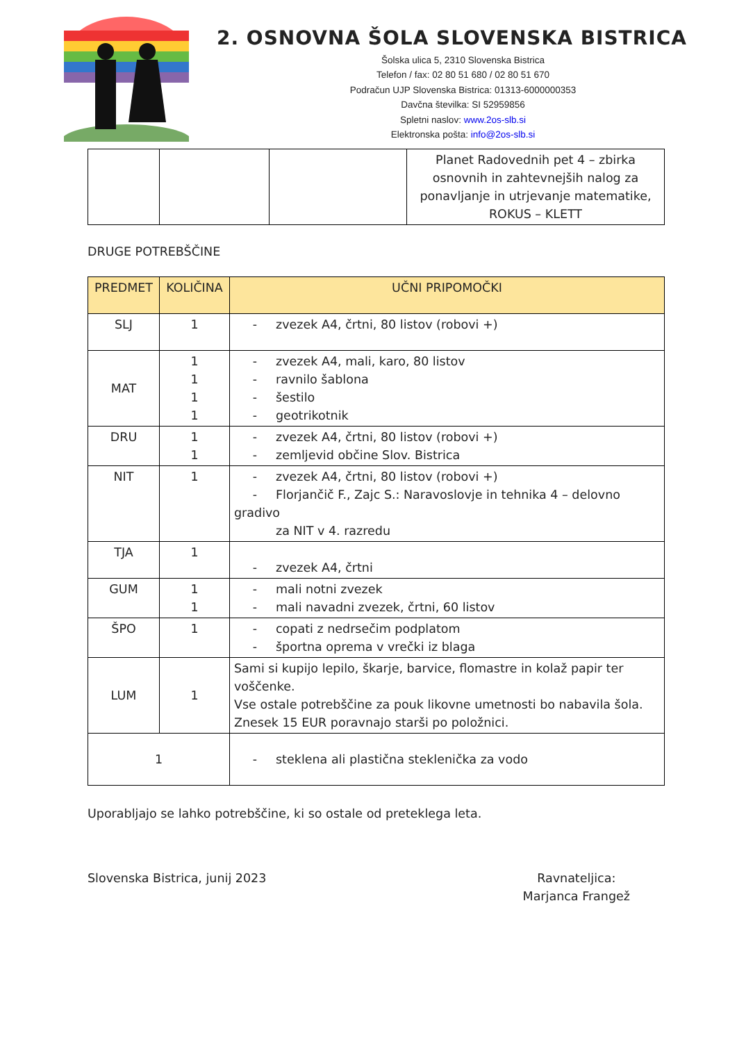2. OSNOVNA ŠOLA SLOVENSKA BISTRICA
Šolska ulica 5, 2310 Slovenska Bistrica
Telefon / fax: 02 80 51 680 / 02 80 51 670
Podračun UJP Slovenska Bistrica: 01313-6000000353
Davčna številka: SI 52959856
Spletni naslov: www.2os-slb.si
Elektronska pošta: info@2os-slb.si
| | | | Planet Radovednih pet 4 – zbirka osnovnih in zahtevnejših nalog za ponavljanje in utrjevanje matematike, ROKUS – KLETT |
DRUGE POTREBŠČINE
| PREDMET | KOLIČINA | UČNI PRIPOMOČKI |
| --- | --- | --- |
| SLJ | 1 | - zvezek A4, črtni, 80 listov (robovi +) |
| MAT | 1 1 1 1 | - zvezek A4, mali, karo, 80 listov - ravnilo šablona - šestilo - geotrikotnik |
| DRU | 1 1 | - zvezek A4, črtni, 80 listov (robovi +) - zemljevid občine Slov. Bistrica |
| NIT | 1 | - zvezek A4, črtni, 80 listov (robovi +) - Florjančič F., Zajc S.: Naravoslovje in tehnika 4 – delovno gradivo za NIT v 4. razredu |
| TJA | 1 | - zvezek A4, črtni |
| GUM | 1 1 | - mali notni zvezek - mali navadni zvezek, črtni, 60 listov |
| ŠPO | 1 | - copati z nedrsečim podplatom - športna oprema v vrečki iz blaga |
| LUM | 1 | Sami si kupijo lepilo, škarje, barvice, flomastre in kolaž papir ter voščenke. Vse ostale potrebščine za pouk likovne umetnosti bo nabavila šola. Znesek 15 EUR poravnajo starši po položnici. |
| 1 | | - steklena ali plastična steklenička za vodo |
Uporabljajo se lahko potrebščine, ki so ostale od preteklega leta.
Slovenska Bistrica, junij 2023 Ravnateljica:
Marjanca Frangež